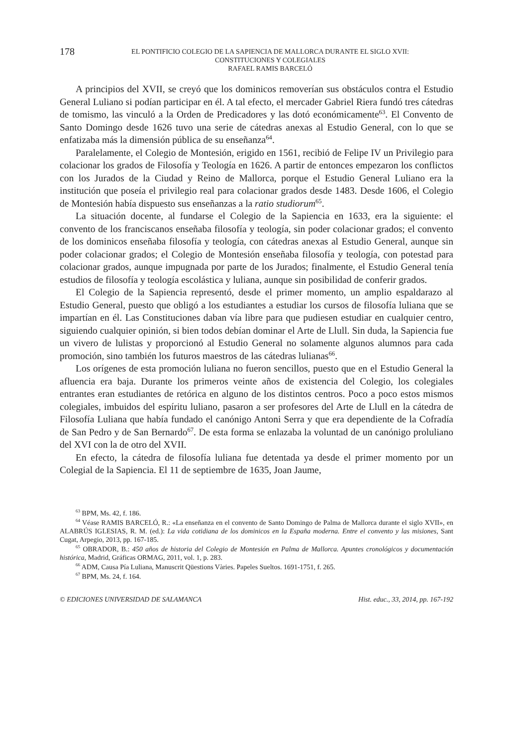178
EL PONTIFICIO COLEGIO DE LA SAPIENCIA DE MALLORCA DURANTE EL SIGLO XVII:
CONSTITUCIONES Y COLEGIALES
RAFAEL RAMIS BARCELÓ
A principios del XVII, se creyó que los dominicos removerían sus obstáculos contra el Estudio General Luliano si podían participar en él. A tal efecto, el mercader Gabriel Riera fundó tres cátedras de tomismo, las vinculó a la Orden de Predicadores y las dotó económicamente<sup>63</sup>. El Convento de Santo Domingo desde 1626 tuvo una serie de cátedras anexas al Estudio General, con lo que se enfatizaba más la dimensión pública de su enseñanza<sup>64</sup>.
Paralelamente, el Colegio de Montesión, erigido en 1561, recibió de Felipe IV un Privilegio para colacionar los grados de Filosofía y Teología en 1626. A partir de entonces empezaron los conflictos con los Jurados de la Ciudad y Reino de Mallorca, porque el Estudio General Luliano era la institución que poseía el privilegio real para colacionar grados desde 1483. Desde 1606, el Colegio de Montesión había dispuesto sus enseñanzas a la ratio studiorum<sup>65</sup>.
La situación docente, al fundarse el Colegio de la Sapiencia en 1633, era la siguiente: el convento de los franciscanos enseñaba filosofía y teología, sin poder colacionar grados; el convento de los dominicos enseñaba filosofía y teología, con cátedras anexas al Estudio General, aunque sin poder colacionar grados; el Colegio de Montesión enseñaba filosofía y teología, con potestad para colacionar grados, aunque impugnada por parte de los Jurados; finalmente, el Estudio General tenía estudios de filosofía y teología escolástica y luliana, aunque sin posibilidad de conferir grados.
El Colegio de la Sapiencia representó, desde el primer momento, un amplio espaldarazo al Estudio General, puesto que obligó a los estudiantes a estudiar los cursos de filosofía luliana que se impartían en él. Las Constituciones daban vía libre para que pudiesen estudiar en cualquier centro, siguiendo cualquier opinión, si bien todos debían dominar el Arte de Llull. Sin duda, la Sapiencia fue un vivero de lulistas y proporcionó al Estudio General no solamente algunos alumnos para cada promoción, sino también los futuros maestros de las cátedras lulianas<sup>66</sup>.
Los orígenes de esta promoción luliana no fueron sencillos, puesto que en el Estudio General la afluencia era baja. Durante los primeros veinte años de existencia del Colegio, los colegiales entrantes eran estudiantes de retórica en alguno de los distintos centros. Poco a poco estos mismos colegiales, imbuidos del espíritu luliano, pasaron a ser profesores del Arte de Llull en la cátedra de Filosofía Luliana que había fundado el canónigo Antoni Serra y que era dependiente de la Cofradía de San Pedro y de San Bernardo<sup>67</sup>. De esta forma se enlazaba la voluntad de un canónigo proluliano del XVI con la de otro del XVII.
En efecto, la cátedra de filosofía luliana fue detentada ya desde el primer momento por un Colegial de la Sapiencia. El 11 de septiembre de 1635, Joan Jaume,
<sup>63</sup> BPM, Ms. 42, f. 186.
<sup>64</sup> Véase RAMIS BARCELÓ, R.: «La enseñanza en el convento de Santo Domingo de Palma de Mallorca durante el siglo XVII», en ALABRÚS IGLESIAS, R. M. (ed.): La vida cotidiana de los dominicos en la España moderna. Entre el convento y las misiones, Sant Cugat, Arpegio, 2013, pp. 167-185.
<sup>65</sup> OBRADOR, B.: 450 años de historia del Colegio de Montesión en Palma de Mallorca. Apuntes cronológicos y documentación histórica, Madrid, Gráficas ORMAG, 2011, vol. 1, p. 283.
<sup>66</sup> ADM, Causa Pía Luliana, Manuscrit Qüestions Vàries. Papeles Sueltos. 1691-1751, f. 265.
<sup>67</sup> BPM, Ms. 24, f. 164.
© EDICIONES UNIVERSIDAD DE SALAMANCA Hist. educ., 33, 2014, pp. 167-192